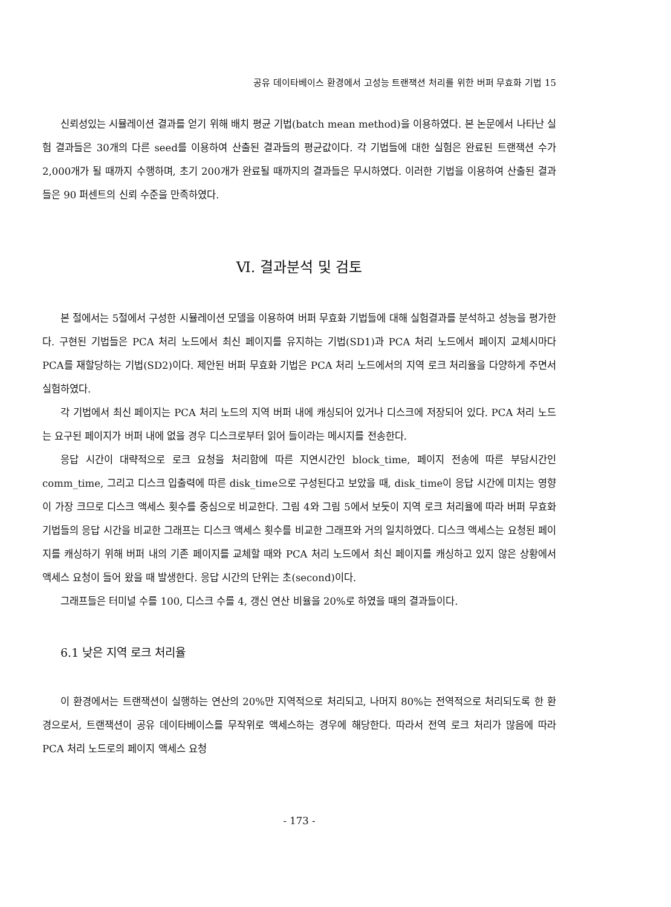공유 데이타베이스 환경에서 고성능 트랜잭션 처리를 위한 버퍼 무효화 기법 15
신뢰성있는 시뮬레이션 결과를 얻기 위해 배치 평균 기법(batch mean method)을 이용하였다. 본 논문에서 나타난 실험 결과들은 30개의 다른 seed를 이용하여 산출된 결과들의 평균값이다. 각 기법들에 대한 실험은 완료된 트랜잭션 수가 2,000개가 될 때까지 수행하며, 초기 200개가 완료될 때까지의 결과들은 무시하였다. 이러한 기법을 이용하여 산출된 결과들은 90 퍼센트의 신뢰 수준을 만족하였다.
Ⅵ. 결과분석 및 검토
본 절에서는 5절에서 구성한 시뮬레이션 모델을 이용하여 버퍼 무효화 기법들에 대해 실험결과를 분석하고 성능을 평가한다. 구현된 기법들은 PCA 처리 노드에서 최신 페이지를 유지하는 기법(SD1)과 PCA 처리 노드에서 페이지 교체시마다 PCA를 재할당하는 기법(SD2)이다. 제안된 버퍼 무효화 기법은 PCA 처리 노드에서의 지역 로크 처리율을 다양하게 주면서 실험하였다.
각 기법에서 최신 페이지는 PCA 처리 노드의 지역 버퍼 내에 캐싱되어 있거나 디스크에 저장되어 있다. PCA 처리 노드는 요구된 페이지가 버퍼 내에 없을 경우 디스크로부터 읽어 들이라는 메시지를 전송한다.
응답 시간이 대략적으로 로크 요청을 처리함에 따른 지연시간인 block_time, 페이지 전송에 따른 부담시간인 comm_time, 그리고 디스크 입출력에 따른 disk_time으로 구성된다고 보았을 때, disk_time이 응답 시간에 미치는 영향이 가장 크므로 디스크 액세스 횟수를 중심으로 비교한다. 그림 4와 그림 5에서 보듯이 지역 로크 처리율에 따라 버퍼 무효화 기법들의 응답 시간을 비교한 그래프는 디스크 액세스 횟수를 비교한 그래프와 거의 일치하였다. 디스크 액세스는 요청된 페이지를 캐싱하기 위해 버퍼 내의 기존 페이지를 교체할 때와 PCA 처리 노드에서 최신 페이지를 캐싱하고 있지 않은 상황에서 액세스 요청이 들어 왔을 때 발생한다. 응답 시간의 단위는 초(second)이다.
그래프들은 터미널 수를 100, 디스크 수를 4, 갱신 연산 비율을 20%로 하였을 때의 결과들이다.
6.1 낮은 지역 로크 처리율
이 환경에서는 트랜잭션이 실행하는 연산의 20%만 지역적으로 처리되고, 나머지 80%는 전역적으로 처리되도록 한 환경으로서, 트랜잭션이 공유 데이타베이스를 무작위로 액세스하는 경우에 해당한다. 따라서 전역 로크 처리가 많음에 따라 PCA 처리 노드로의 페이지 액세스 요청
- 173 -